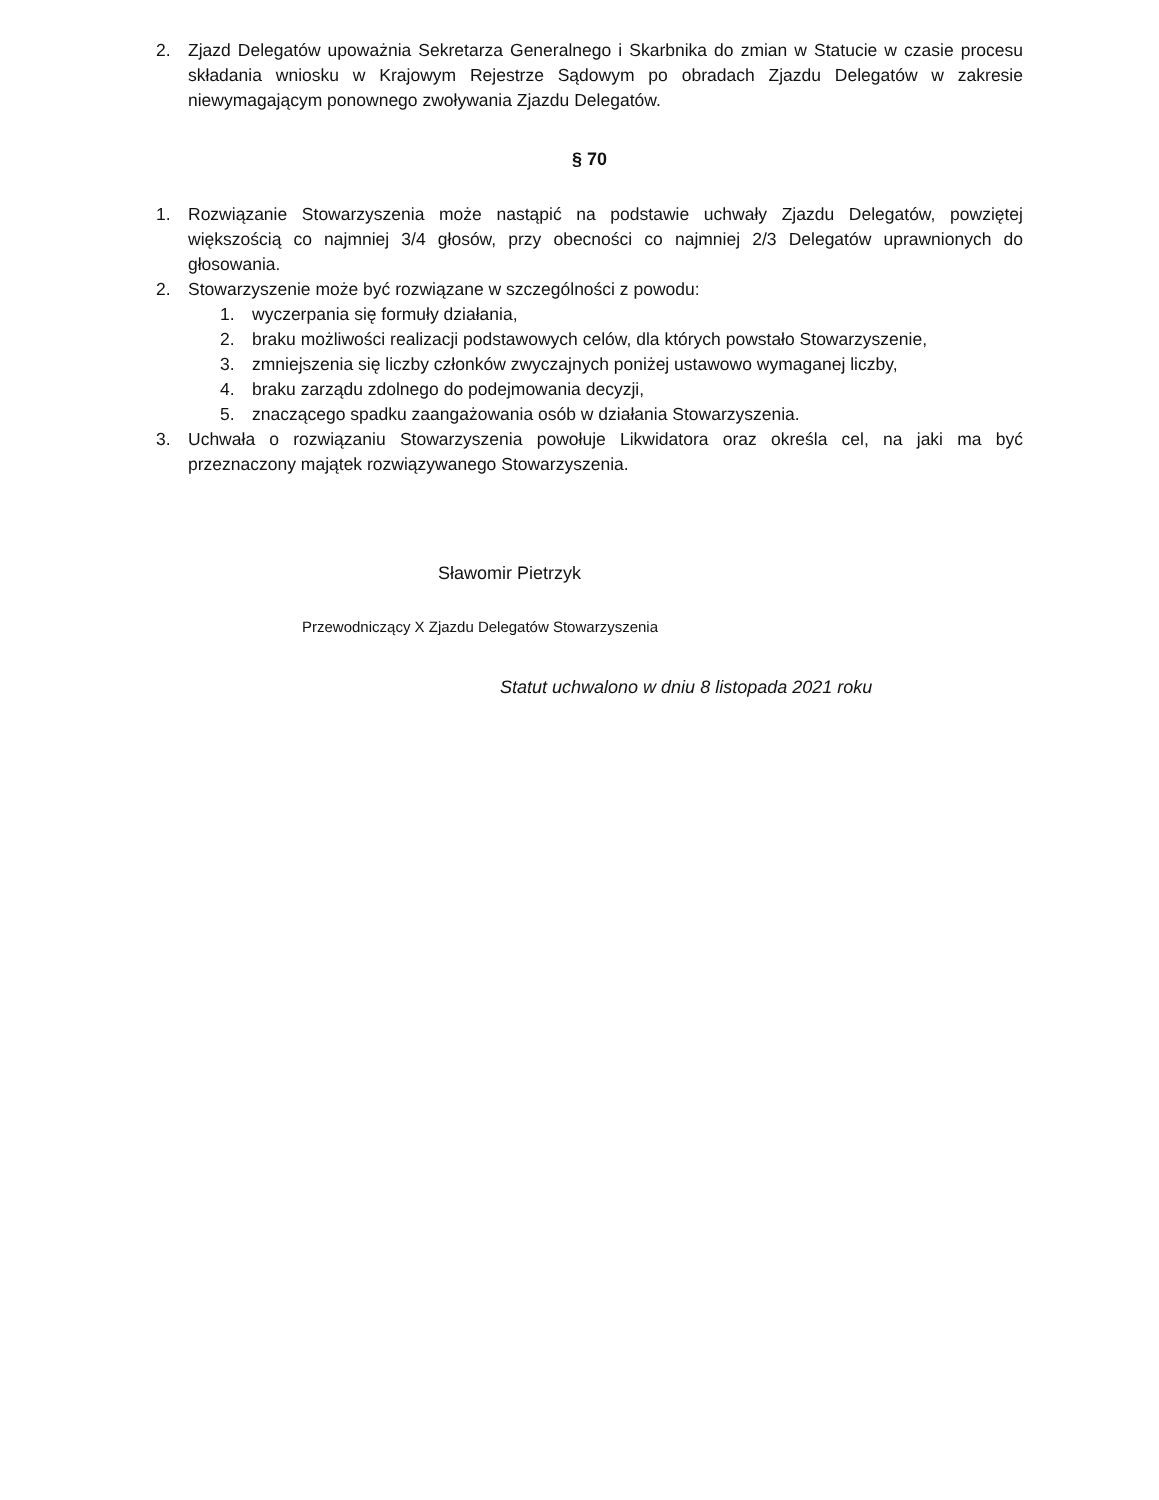2. Zjazd Delegatów upoważnia Sekretarza Generalnego i Skarbnika do zmian w Statucie w czasie procesu składania wniosku w Krajowym Rejestrze Sądowym po obradach Zjazdu Delegatów w zakresie niewymagającym ponownego zwoływania Zjazdu Delegatów.
§ 70
1. Rozwiązanie Stowarzyszenia może nastąpić na podstawie uchwały Zjazdu Delegatów, powziętej większością co najmniej 3/4 głosów, przy obecności co najmniej 2/3 Delegatów uprawnionych do głosowania.
2. Stowarzyszenie może być rozwiązane w szczególności z powodu:
1. wyczerpania się formuły działania,
2. braku możliwości realizacji podstawowych celów, dla których powstało Stowarzyszenie,
3. zmniejszenia się liczby członków zwyczajnych poniżej ustawowo wymaganej liczby,
4. braku zarządu zdolnego do podejmowania decyzji,
5. znaczącego spadku zaangażowania osób w działania Stowarzyszenia.
3. Uchwała o rozwiązaniu Stowarzyszenia powołuje Likwidatora oraz określa cel, na jaki ma być przeznaczony majątek rozwiązywanego Stowarzyszenia.
Sławomir Pietrzyk
Przewodniczący X Zjazdu Delegatów Stowarzyszenia
Statut uchwalono w dniu 8 listopada 2021 roku